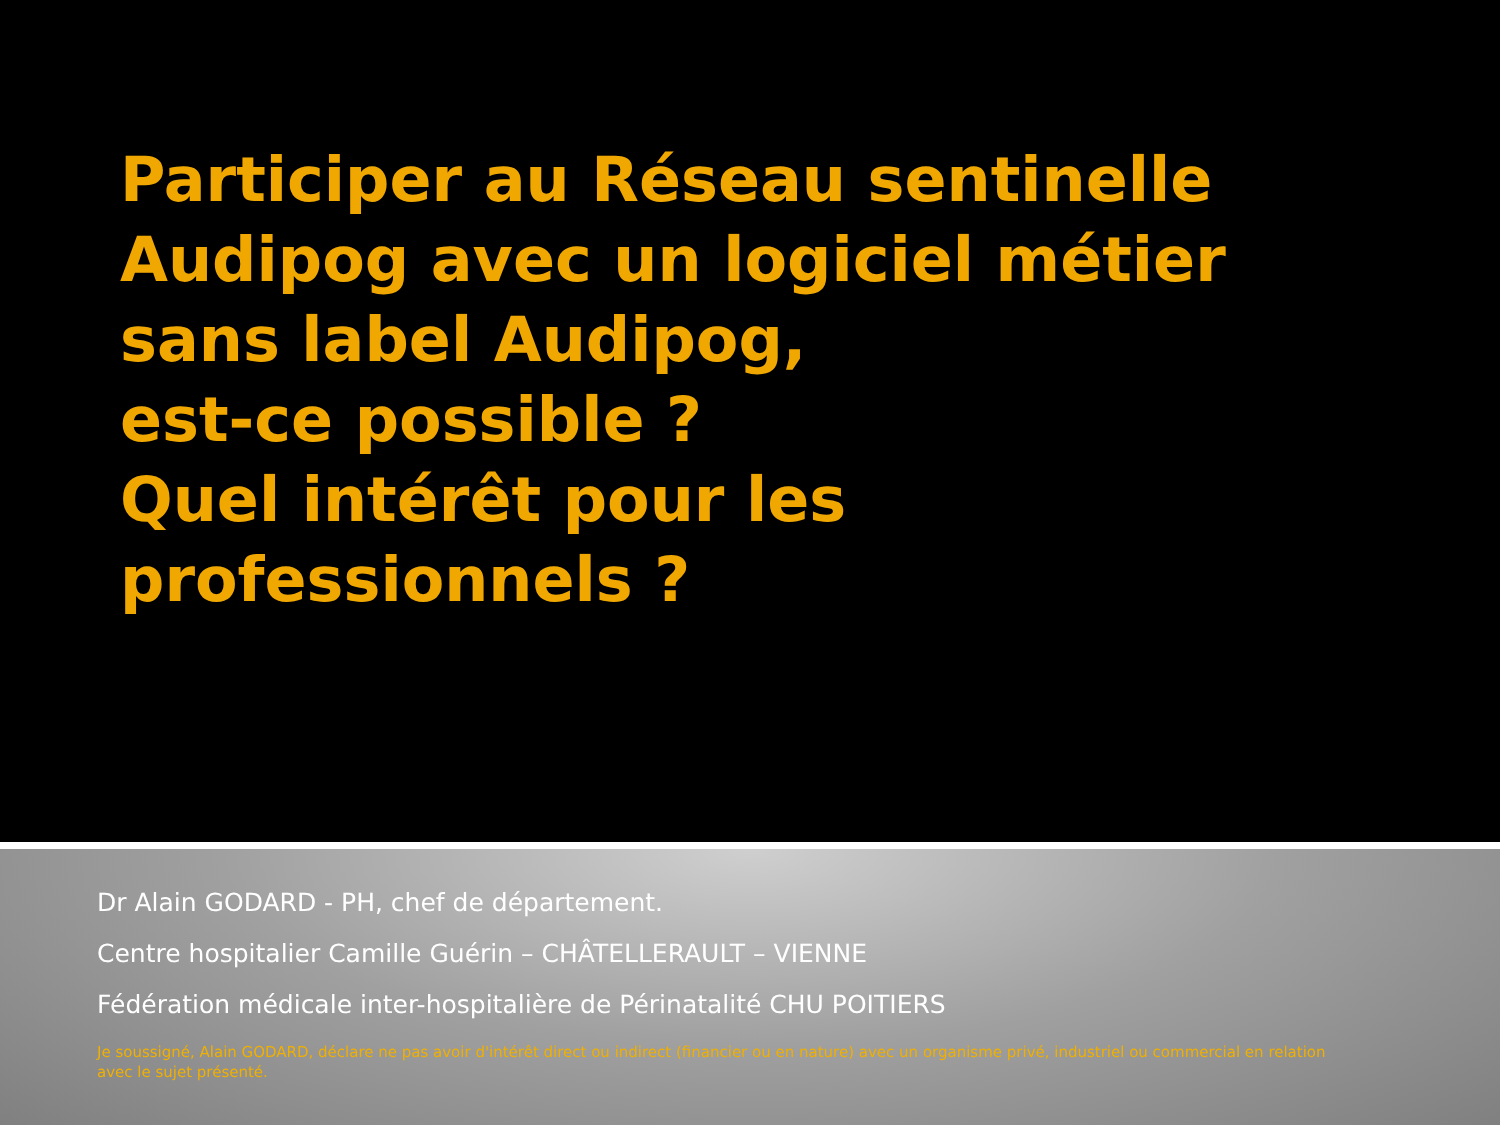Participer au Réseau sentinelle
Audipog avec un logiciel métier
sans label Audipog,
est-ce possible ?
Quel intérêt pour les
professionnels ?
Dr Alain GODARD - PH, chef de département.
Centre hospitalier Camille Guérin – CHÂTELLERAULT – VIENNE
Fédération médicale inter-hospitalière de Périnatalité CHU POITIERS
Je soussigné, Alain GODARD, déclare ne pas avoir d'intérêt direct ou indirect (financier ou en nature) avec un organisme privé, industriel ou commercial en relation avec le sujet présenté.